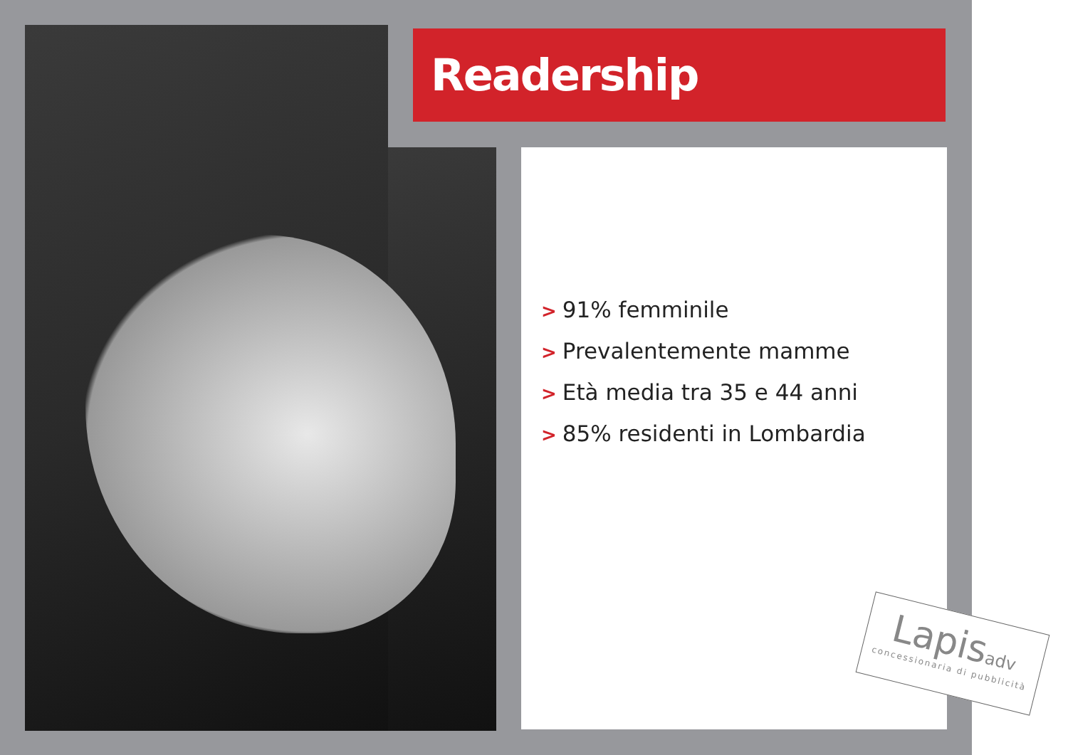Readership
> 91% femminile
> Prevalentemente mamme
> Età media tra 35 e 44 anni
> 85% residenti in Lombardia
Lapisadv
concessionaria di pubblicità